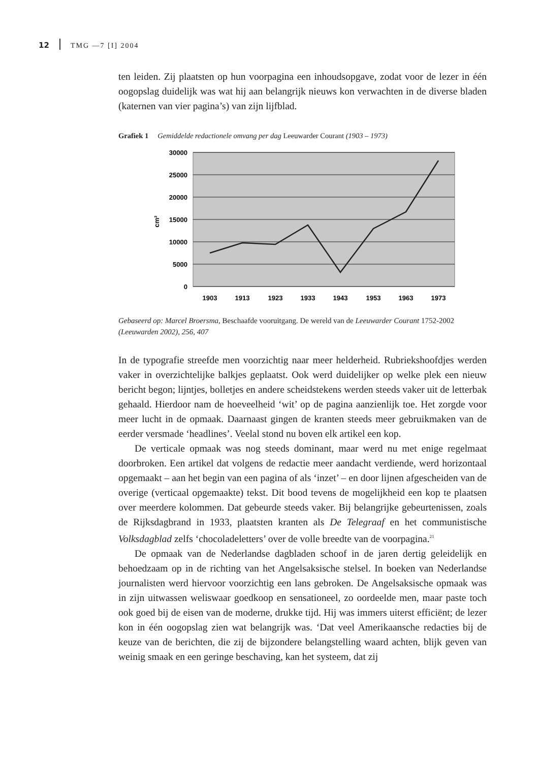12 TMG —7 [I] 2004
ten leiden. Zij plaatsten op hun voorpagina een inhoudsopgave, zodat voor de lezer in één oogopslag duidelijk was wat hij aan belangrijk nieuws kon verwachten in de diverse bladen (katernen van vier pagina’s) van zijn lijfblad.
Grafiek 1 Gemiddelde redactionele omvang per dag Leeuwarder Courant (1903 – 1973)
30000
25000
20000
15000
10000
5000
0
cm²
1903
1913
1923
1933
1943
1953
1963
1973
Gebaseerd op: Marcel Broersma, Beschaafde vooruitgang. De wereld van de Leeuwarder Courant 1752-2002 (Leeuwarden 2002), 256, 407
In de typografie streefde men voorzichtig naar meer helderheid. Rubrieks­hoofdjes werden vaker in overzichtelijke balkjes geplaatst. Ook werd duidelijker op welke plek een nieuw bericht begon; lijntjes, bolletjes en andere scheids­tekens werden steeds vaker uit de letterbak gehaald. Hierdoor nam de hoeveel­heid ‘wit’ op de pagina aanzienlijk toe. Het zorgde voor meer lucht in de op­maak. Daarnaast gingen de kranten steeds meer gebruikmaken van de eerder versmade ‘headlines’. Veelal stond nu boven elk artikel een kop.
De verticale opmaak was nog steeds dominant, maar werd nu met enige regelmaat doorbroken. Een artikel dat volgens de redactie meer aandacht ver­diende, werd horizontaal opgemaakt – aan het begin van een pagina of als ‘inzet’ – en door lijnen afgescheiden van de overige (verticaal opgemaakte) tekst. Dit bood tevens de mogelijkheid een kop te plaatsen over meerdere kolommen. Dat gebeurde steeds vaker. Bij belangrijke gebeurtenissen, zoals de Rijksdagbrand in 1933, plaatsten kranten als De Telegraaf en het communistische Volksdagblad zelfs ‘chocoladeletters’ over de volle breedte van de voorpagina.<sup>21</sup>
De opmaak van de Nederlandse dagbladen schoof in de jaren dertig gelei­delijk en behoedzaam op in de richting van het Angelsaksische stelsel. In boe­ken van Nederlandse journalisten werd hiervoor voorzichtig een lans gebro­ken. De Angelsaksische opmaak was in zijn uitwassen weliswaar goedkoop en sensationeel, zo oordeelde men, maar paste toch ook goed bij de eisen van de moderne, drukke tijd. Hij was immers uiterst efficiënt; de lezer kon in één oogopslag zien wat belangrijk was. ‘Dat veel Amerikaansche redacties bij de keuze van de berichten, die zij de bijzondere belangstelling waard achten, blijk geven van weinig smaak en een geringe beschaving, kan het systeem, dat zij